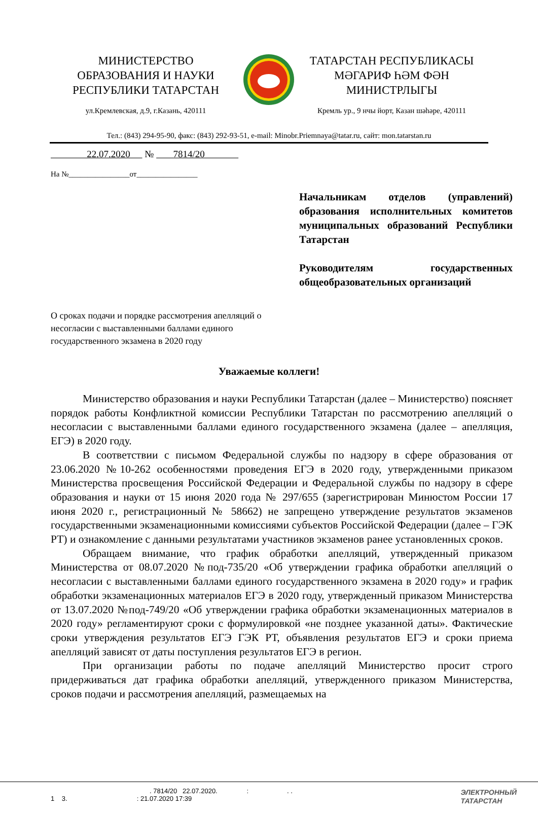МИНИСТЕРСТВО
ОБРАЗОВАНИЯ И НАУКИ
РЕСПУБЛИКИ ТАТАРСТАН
ул.Кремлевская, д.9, г.Казань, 420111
ТАТАРСТАН РЕСПУБЛИКАСЫ
МӘГАРИФ ҺӘМ ФӘН
МИНИСТРЛЫГЫ
Кремль ур., 9 нчы йорт, Казан шәһәре, 420111
Тел.: (843) 294-95-90, факс: (843) 292-93-51, e-mail: Minobr.Priemnaya@tatar.ru, сайт: mon.tatarstan.ru
22.07.2020 № 7814/20
На №________________от________________
Начальникам отделов (управлений) образования исполнительных комитетов муниципальных образований Республики Татарстан
Руководителям государственных общеобразовательных организаций
О сроках подачи и порядке рассмотрения апелляций о несогласии с выставленными баллами единого государственного экзамена в 2020 году
Уважаемые коллеги!
Министерство образования и науки Республики Татарстан (далее – Министерство) поясняет порядок работы Конфликтной комиссии Республики Татарстан по рассмотрению апелляций о несогласии с выставленными баллами единого государственного экзамена (далее – апелляция, ЕГЭ) в 2020 году.
В соответствии с письмом Федеральной службы по надзору в сфере образования от 23.06.2020 №10-262 особенностями проведения ЕГЭ в 2020 году, утвержденными приказом Министерства просвещения Российской Федерации и Федеральной службы по надзору в сфере образования и науки от 15 июня 2020 года № 297/655 (зарегистрирован Минюстом России 17 июня 2020 г., регистрационный № 58662) не запрещено утверждение результатов экзаменов государственными экзаменационными комиссиями субъектов Российской Федерации (далее – ГЭК РТ) и ознакомление с данными результатами участников экзаменов ранее установленных сроков.
Обращаем внимание, что график обработки апелляций, утвержденный приказом Министерства от 08.07.2020 №под-735/20 «Об утверждении графика обработки апелляций о несогласии с выставленными баллами единого государственного экзамена в 2020 году» и график обработки экзаменационных материалов ЕГЭ в 2020 году, утвержденный приказом Министерства от 13.07.2020 №под-749/20 «Об утверждении графика обработки экзаменационных материалов в 2020 году» регламентируют сроки с формулировкой «не позднее указанной даты». Фактические сроки утверждения результатов ЕГЭ ГЭК РТ, объявления результатов ЕГЭ и сроки приема апелляций зависят от даты поступления результатов ЕГЭ в регион.
При организации работы по подаче апелляций Министерство просит строго придерживаться дат графика обработки апелляций, утвержденного приказом Министерства, сроков подачи и рассмотрения апелляций, размещаемых на
. 7814/20 22.07.2020. : . .
1 3. : 21.07.2020 17:39
ЭЛЕКТРОННЫЙ
ТАТАРСТАН